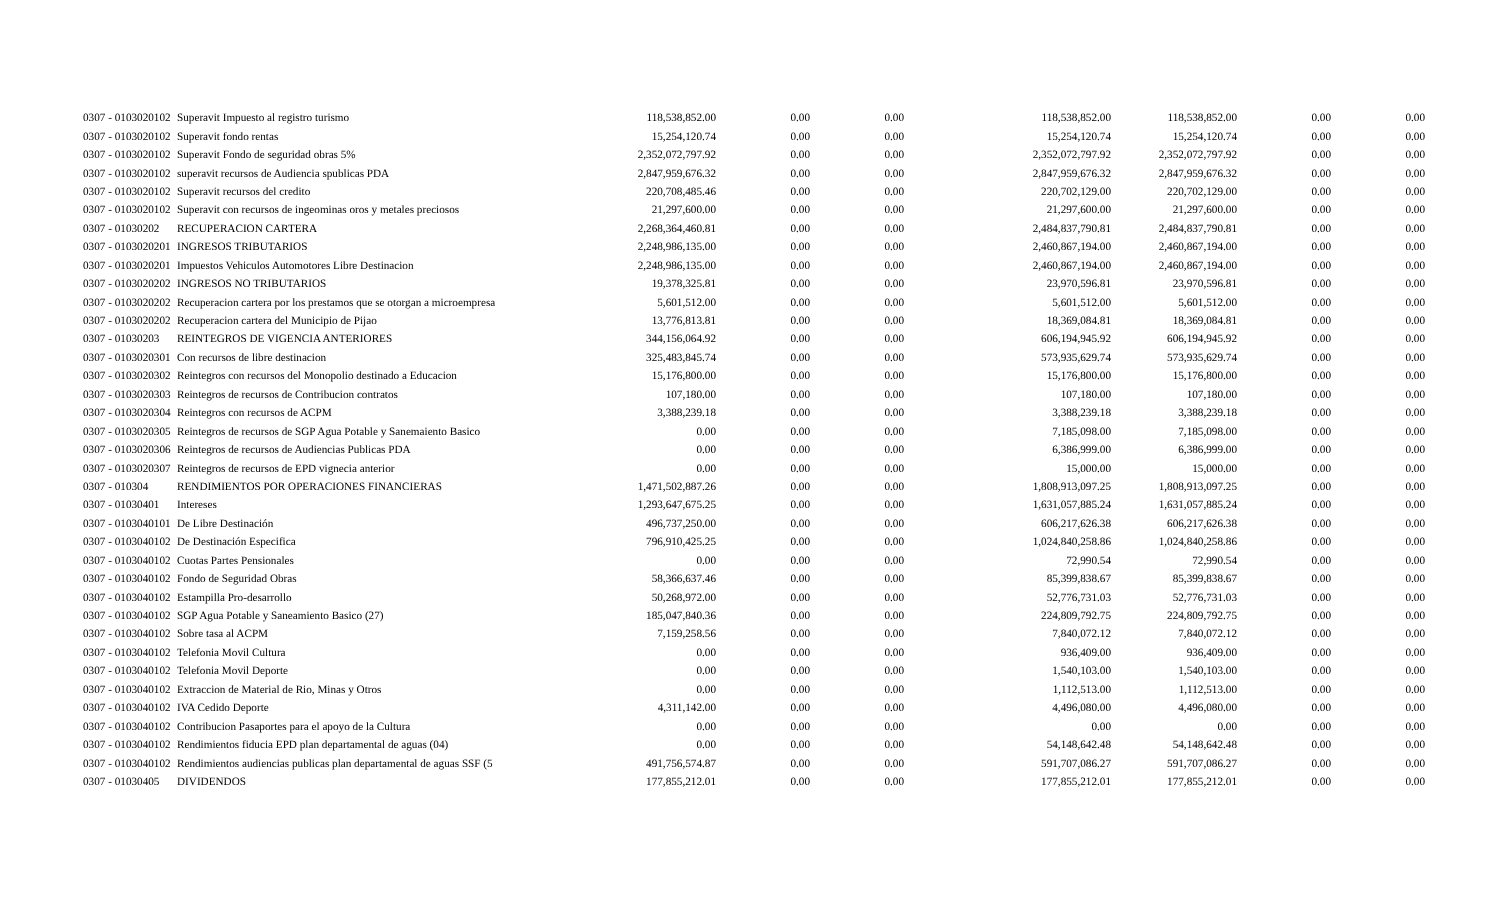| 0307 - 0103020102 | Superavit Impuesto al registro turismo | 118,538,852.00 | 0.00 | 0.00 | 118,538,852.00 | 118,538,852.00 | 0.00 | 0.00 |
| 0307 - 0103020102 | Superavit fondo rentas | 15,254,120.74 | 0.00 | 0.00 | 15,254,120.74 | 15,254,120.74 | 0.00 | 0.00 |
| 0307 - 0103020102 | Superavit Fondo de seguridad obras 5% | 2,352,072,797.92 | 0.00 | 0.00 | 2,352,072,797.92 | 2,352,072,797.92 | 0.00 | 0.00 |
| 0307 - 0103020102 | superavit recursos de Audiencia spublicas PDA | 2,847,959,676.32 | 0.00 | 0.00 | 2,847,959,676.32 | 2,847,959,676.32 | 0.00 | 0.00 |
| 0307 - 0103020102 | Superavit recursos del credito | 220,708,485.46 | 0.00 | 0.00 | 220,702,129.00 | 220,702,129.00 | 0.00 | 0.00 |
| 0307 - 0103020102 | Superavit con recursos de ingeominas oros y metales preciosos | 21,297,600.00 | 0.00 | 0.00 | 21,297,600.00 | 21,297,600.00 | 0.00 | 0.00 |
| 0307 - 01030202 | RECUPERACION CARTERA | 2,268,364,460.81 | 0.00 | 0.00 | 2,484,837,790.81 | 2,484,837,790.81 | 0.00 | 0.00 |
| 0307 - 0103020201 | INGRESOS TRIBUTARIOS | 2,248,986,135.00 | 0.00 | 0.00 | 2,460,867,194.00 | 2,460,867,194.00 | 0.00 | 0.00 |
| 0307 - 0103020201 | Impuestos Vehiculos Automotores Libre Destinacion | 2,248,986,135.00 | 0.00 | 0.00 | 2,460,867,194.00 | 2,460,867,194.00 | 0.00 | 0.00 |
| 0307 - 0103020202 | INGRESOS NO TRIBUTARIOS | 19,378,325.81 | 0.00 | 0.00 | 23,970,596.81 | 23,970,596.81 | 0.00 | 0.00 |
| 0307 - 0103020202 | Recuperacion cartera por los prestamos que se otorgan a microempresa | 5,601,512.00 | 0.00 | 0.00 | 5,601,512.00 | 5,601,512.00 | 0.00 | 0.00 |
| 0307 - 0103020202 | Recuperacion cartera del Municipio de Pijao | 13,776,813.81 | 0.00 | 0.00 | 18,369,084.81 | 18,369,084.81 | 0.00 | 0.00 |
| 0307 - 01030203 | REINTEGROS DE VIGENCIA ANTERIORES | 344,156,064.92 | 0.00 | 0.00 | 606,194,945.92 | 606,194,945.92 | 0.00 | 0.00 |
| 0307 - 0103020301 | Con recursos de libre destinacion | 325,483,845.74 | 0.00 | 0.00 | 573,935,629.74 | 573,935,629.74 | 0.00 | 0.00 |
| 0307 - 0103020302 | Reintegros con recursos del Monopolio destinado a Educacion | 15,176,800.00 | 0.00 | 0.00 | 15,176,800.00 | 15,176,800.00 | 0.00 | 0.00 |
| 0307 - 0103020303 | Reintegros de recursos de Contribucion contratos | 107,180.00 | 0.00 | 0.00 | 107,180.00 | 107,180.00 | 0.00 | 0.00 |
| 0307 - 0103020304 | Reintegros con recursos de ACPM | 3,388,239.18 | 0.00 | 0.00 | 3,388,239.18 | 3,388,239.18 | 0.00 | 0.00 |
| 0307 - 0103020305 | Reintegros de recursos de SGP Agua Potable y Sanemaiento Basico | 0.00 | 0.00 | 0.00 | 7,185,098.00 | 7,185,098.00 | 0.00 | 0.00 |
| 0307 - 0103020306 | Reintegros de recursos de Audiencias Publicas PDA | 0.00 | 0.00 | 0.00 | 6,386,999.00 | 6,386,999.00 | 0.00 | 0.00 |
| 0307 - 0103020307 | Reintegros de recursos de EPD vignecia anterior | 0.00 | 0.00 | 0.00 | 15,000.00 | 15,000.00 | 0.00 | 0.00 |
| 0307 - 010304 | RENDIMIENTOS POR OPERACIONES FINANCIERAS | 1,471,502,887.26 | 0.00 | 0.00 | 1,808,913,097.25 | 1,808,913,097.25 | 0.00 | 0.00 |
| 0307 - 01030401 | Intereses | 1,293,647,675.25 | 0.00 | 0.00 | 1,631,057,885.24 | 1,631,057,885.24 | 0.00 | 0.00 |
| 0307 - 0103040101 | De Libre Destinación | 496,737,250.00 | 0.00 | 0.00 | 606,217,626.38 | 606,217,626.38 | 0.00 | 0.00 |
| 0307 - 0103040102 | De Destinación Especifica | 796,910,425.25 | 0.00 | 0.00 | 1,024,840,258.86 | 1,024,840,258.86 | 0.00 | 0.00 |
| 0307 - 0103040102 | Cuotas Partes Pensionales | 0.00 | 0.00 | 0.00 | 72,990.54 | 72,990.54 | 0.00 | 0.00 |
| 0307 - 0103040102 | Fondo de Seguridad Obras | 58,366,637.46 | 0.00 | 0.00 | 85,399,838.67 | 85,399,838.67 | 0.00 | 0.00 |
| 0307 - 0103040102 | Estampilla Pro-desarrollo | 50,268,972.00 | 0.00 | 0.00 | 52,776,731.03 | 52,776,731.03 | 0.00 | 0.00 |
| 0307 - 0103040102 | SGP Agua Potable y Saneamiento Basico (27) | 185,047,840.36 | 0.00 | 0.00 | 224,809,792.75 | 224,809,792.75 | 0.00 | 0.00 |
| 0307 - 0103040102 | Sobre tasa al ACPM | 7,159,258.56 | 0.00 | 0.00 | 7,840,072.12 | 7,840,072.12 | 0.00 | 0.00 |
| 0307 - 0103040102 | Telefonia Movil Cultura | 0.00 | 0.00 | 0.00 | 936,409.00 | 936,409.00 | 0.00 | 0.00 |
| 0307 - 0103040102 | Telefonia Movil Deporte | 0.00 | 0.00 | 0.00 | 1,540,103.00 | 1,540,103.00 | 0.00 | 0.00 |
| 0307 - 0103040102 | Extraccion de Material de Rio, Minas y Otros | 0.00 | 0.00 | 0.00 | 1,112,513.00 | 1,112,513.00 | 0.00 | 0.00 |
| 0307 - 0103040102 | IVA Cedido Deporte | 4,311,142.00 | 0.00 | 0.00 | 4,496,080.00 | 4,496,080.00 | 0.00 | 0.00 |
| 0307 - 0103040102 | Contribucion Pasaportes para el apoyo de la Cultura | 0.00 | 0.00 | 0.00 | 0.00 | 0.00 | 0.00 | 0.00 |
| 0307 - 0103040102 | Rendimientos fiducia EPD plan departamental de aguas (04) | 0.00 | 0.00 | 0.00 | 54,148,642.48 | 54,148,642.48 | 0.00 | 0.00 |
| 0307 - 0103040102 | Rendimientos audiencias publicas plan departamental de aguas SSF (5 | 491,756,574.87 | 0.00 | 0.00 | 591,707,086.27 | 591,707,086.27 | 0.00 | 0.00 |
| 0307 - 01030405 | DIVIDENDOS | 177,855,212.01 | 0.00 | 0.00 | 177,855,212.01 | 177,855,212.01 | 0.00 | 0.00 |